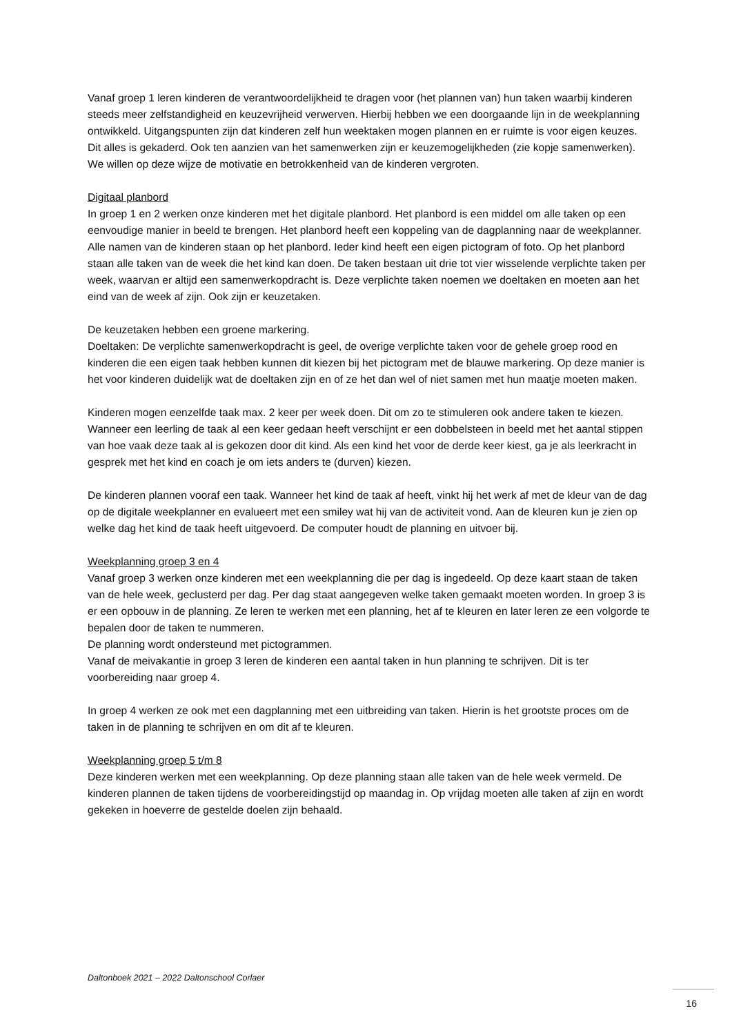Vanaf groep 1 leren kinderen de verantwoordelijkheid te dragen voor (het plannen van) hun taken waarbij kinderen steeds meer zelfstandigheid en keuzevrijheid verwerven. Hierbij hebben we een doorgaande lijn in de weekplanning ontwikkeld. Uitgangspunten zijn dat kinderen zelf hun weektaken mogen plannen en er ruimte is voor eigen keuzes. Dit alles is gekaderd. Ook ten aanzien van het samenwerken zijn er keuzemogelijkheden (zie kopje samenwerken). We willen op deze wijze de motivatie en betrokkenheid van de kinderen vergroten.
Digitaal planbord
In groep 1 en 2 werken onze kinderen met het digitale planbord. Het planbord is een middel om alle taken op een eenvoudige manier in beeld te brengen. Het planbord heeft een koppeling van de dagplanning naar de weekplanner. Alle namen van de kinderen staan op het planbord. Ieder kind heeft een eigen pictogram of foto. Op het planbord staan alle taken van de week die het kind kan doen. De taken bestaan uit drie tot vier wisselende verplichte taken per week, waarvan er altijd een samenwerkopdracht is. Deze verplichte taken noemen we doeltaken en moeten aan het eind van de week af zijn. Ook zijn er keuzetaken.
De keuzetaken hebben een groene markering.
Doeltaken: De verplichte samenwerkopdracht is geel, de overige verplichte taken voor de gehele groep rood en kinderen die een eigen taak hebben kunnen dit kiezen bij het pictogram met de blauwe markering. Op deze manier is het voor kinderen duidelijk wat de doeltaken zijn en of ze het dan wel of niet samen met hun maatje moeten maken.
Kinderen mogen eenzelfde taak max. 2 keer per week doen. Dit om zo te stimuleren ook andere taken te kiezen. Wanneer een leerling de taak al een keer gedaan heeft verschijnt er een dobbelsteen in beeld met het aantal stippen van hoe vaak deze taak al is gekozen door dit kind. Als een kind het voor de derde keer kiest, ga je als leerkracht in gesprek met het kind en coach je om iets anders te (durven) kiezen.
De kinderen plannen vooraf een taak. Wanneer het kind de taak af heeft, vinkt hij het werk af met de kleur van de dag op de digitale weekplanner en evalueert met een smiley wat hij van de activiteit vond. Aan de kleuren kun je zien op welke dag het kind de taak heeft uitgevoerd. De computer houdt de planning en uitvoer bij.
Weekplanning groep 3 en 4
Vanaf groep 3 werken onze kinderen met een weekplanning die per dag is ingedeeld. Op deze kaart staan de taken van de hele week, geclusterd per dag. Per dag staat aangegeven welke taken gemaakt moeten worden. In groep 3 is er een opbouw in de planning. Ze leren te werken met een planning, het af te kleuren en later leren ze een volgorde te bepalen door de taken te nummeren.
De planning wordt ondersteund met pictogrammen.
Vanaf de meivakantie in groep 3 leren de kinderen een aantal taken in hun planning te schrijven. Dit is ter voorbereiding naar groep 4.
In groep 4 werken ze ook met een dagplanning met een uitbreiding van taken. Hierin is het grootste proces om de taken in de planning te schrijven en om dit af te kleuren.
Weekplanning groep 5 t/m 8
Deze kinderen werken met een weekplanning. Op deze planning staan alle taken van de hele week vermeld. De kinderen plannen de taken tijdens de voorbereidingstijd op maandag in. Op vrijdag moeten alle taken af zijn en wordt gekeken in hoeverre de gestelde doelen zijn behaald.
Daltonboek 2021 – 2022 Daltonschool Corlaer
16